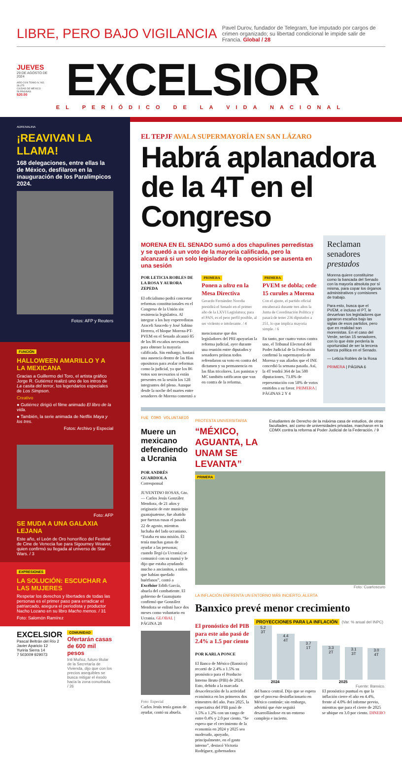LIBRE, PERO BAJO VIGILANCIA
Pavel Durov, fundador de Telegram, fue imputado por cargos de crimen organizado; su libertad condicional le impide salir de Francia. Global / 28
JUEVES
29 DE AGOSTO DE 2024
AÑO CVIII TOMO IV, NO. 39,075
CIUDAD DE MÉXICO
56 PÁGINAS
$20.00
EXCELSIOR
EL PERIÓDICO DE LA VIDA NACIONAL
ADRENALINA
¡REAVIVAN LA LLAMA!
168 delegaciones, entre ellas la de México, desfilaron en la inauguración de los Paralímpicos 2024.
Fotos: AFP y Reuters
FUNCIÓN
HALLOWEEN AMARILLO Y A LA MEXICANA
Gracias a Guillermo del Toro, el artista gráfico Jorge R. Gutiérrez realizó uno de los intros de La casita del terror, los legendarios especiales de Los Simpson.
Creativo
● Gutiérrez dirigió el filme animado El libro de la vida.
● También, la serie animada de Netflix Maya y los tres.
Fotos: Archivo y Especial
Foto: AFP
SE MUDA A UNA GALAXIA LEJANA
Este año, el León de Oro honorífico del Festival de Cine de Venecia fue para Sigourney Weaver, quien confirmó su llegada al universo de Star Wars. / 3
EXPRESIONES
LA SOLUCIÓN: ESCUCHAR A LAS MUJERES
Respetar los derechos y libertades de todas las personas es el primer paso para erradicar el patriarcado, asegura el periodista y productor Nacho Lozano en su libro Macho menos. / 31
Foto: Salomón Ramírez
EXCELSIOR
Pascal Beltrán del Río 2
Javier Aparicio 12
Yuriria Sierra 14
7 503009 929073
COMUNIDAD
Ofertarán casas de 600 mil pesos
Inti Muñoz, futuro titular de la Secretaría de Vivienda, dijo que con los precios asequibles se busca mitigar el éxodo hacia la zona conurbada. / 26
EL TEPJF AVALA SUPERMAYORÍA EN SAN LÁZARO
Habrá aplanadora de la 4T en el Congreso
MORENA EN EL SENADO sumó a dos chapulines perredistas y se quedó a un voto de la mayoría calificada, pero la alcanzará si un solo legislador de la oposición se ausenta en una sesión
POR LETICIA ROBLES DE LA ROSA Y AURORA ZEPEDA
El oficialismo podrá concretar reformas constitucionales en el Congreso de la Unión sin resistencia legislativa. Al integrar a los hoy experredistas Araceli Saucedo y José Sabino Herrera, el bloque Morena-PT-PVEM en el Senado alcanzó 85 de los 86 escaños necesarios para obtener la mayoría calificada. Sin embargo, bastará una ausencia dentro de las filas opositoras para avalar reformas como la judicial, ya que los 86 votos son necesarios si están presentes en la sesión los 128 integrantes del pleno. Aunque desde la noche del martes entre senadores de Morena comenzó a
PRIMERA
Ponen a ultra en la Mesa Directiva
Gerardo Fernández Noroña presidirá el Senado en el primer año de la LXVI Legislatura; para el PAN, es el peor perfil posible, al ser violento e intolerante. / 4
mencionarse que dos legisladores del PRI apoyarían la reforma judicial, ayer durante una reunión entre diputados y senadores priistas todos refrendaron su voto en contra del dictamen y su permanencia en las filas tricolores. Los panistas y MC también ratificaron que van en contra de la reforma.
PRIMERA
PVEM se dobla; cede 15 curules a Morena
Con el ajuste, el partido oficial encabezará durante tres años la Junta de Coordinación Política y pasará de tener 236 diputados a 251, lo que implica mayoría simple. / 6
En tanto, por cuatro votos contra uno, el Tribunal Electoral del Poder Judicial de la Federación confirmó la supermayoría de Morena y sus aliados que el INE concedió la semana pasada. Así, la 4T tendrá 364 de las 500 diputaciones, 73.8% de representación con 58% de votos emitidos a su favor. PRIMERA | PÁGINAS 2 Y 4
Reclaman senadores prestados
Morena quiere constituirse como la bancada del Senado con la mayoría absoluta por sí misma, para copar los órganos administrativos y comisiones de trabajo.
Para esto, busca que el PVEM, e incluso el PT, le devuelvan los legisladores que ganaron escaños bajo las siglas de esos partidos, pero que en realidad son morenistas. En el caso del Verde, serían 15 senadores, con lo que éste perdería la oportunidad de ser la tercera fuerza política en el Senado.
— Leticia Robles de la Rosa
PRIMERA | PÁGINA 6
FUE COMO VOLUNTARIO
Muere un mexicano defendiendo a Ucrania
POR ANDRÉS GUARDIOLA
Corresponsal
JUVENTINO ROSAS, Gto.— Carlos Jesús González Mendoza, de 21 años y originario de este municipio guanajuatense, fue abatido por fuerzas rusas el pasado 22 de agosto, mientras luchaba del lado ucraniano. “Estaba en una misión. Él tenía muchas ganas de ayudar a las personas; cuando llegó (a Ucrania) se comunicó con su mamá y le dijo que estaba ayudando mucho a ancianitos, a niños que habían quedado huérfanos”, contó a Excélsior Edith García, abuela del combatiente. El gobierno de Guanajuato confirmó que González Mendoza se enlistó hace dos meses como voluntario en Ucrania. GLOBAL | PÁGINA 28
Foto: Especial
Carlos Jesús tenía ganas de ayudar, contó su abuela.
PROTESTA UNIVERSITARIA
“MÉXICO, AGUANTA, LA UNAM SE LEVANTA”
Estudiantes de Derecho de la máxima casa de estudios, de otras facultades, así como de universidades privadas, marcharon en la CDMX contra la reforma al Poder Judicial de la Federación. / 9
PRIMERA
Foto: Cuartoscuro
LA INFLACIÓN ENFRENTA UN ENTORNO MÁS INCIERTO, ALERTA
Banxico prevé menor crecimiento
El pronóstico del PIB para este año pasó de 2.4% a 1.5 por ciento
POR KARLA PONCE
El Banco de México (Banxico) recortó de 2.4% a 1.5% su pronóstico para el Producto Interno Bruto (PIB) de 2024. Esto, debido a la marcada desaceleración de la actividad económica en los primeros dos trimestres del año. Para 2025, la expectativa del PIB pasó de 1.5% a 1.2% con un rango de entre 0.4% y 2.0 por ciento. “Se espera que el crecimiento de la economía en 2024 y 2025 sea moderado, apoyado, principalmente, en el gasto interno”, destacó Victoria Rodríguez, gobernadora
PROYECCIONES PARA LA INFLACIÓN (Var. % anual del INPC)
5.2
3T
4.4
4T
3.7
1T
3.3
2T
3.1
3T
3.0
4T
2024 2025
Fuente: Banxico.
del banco central. Dijo que se espera que el proceso desinflacionario en México continúe; sin embargo, advirtió que éste seguirá desarrollándose en un entorno complejo e incierto.
El pronóstico puntual es que la inflación cierre el año en 4.4%, frente al 4.0% del informe previo, mientras que para el cierre de 2025 se ubique en 3.0 por ciento. DINERO